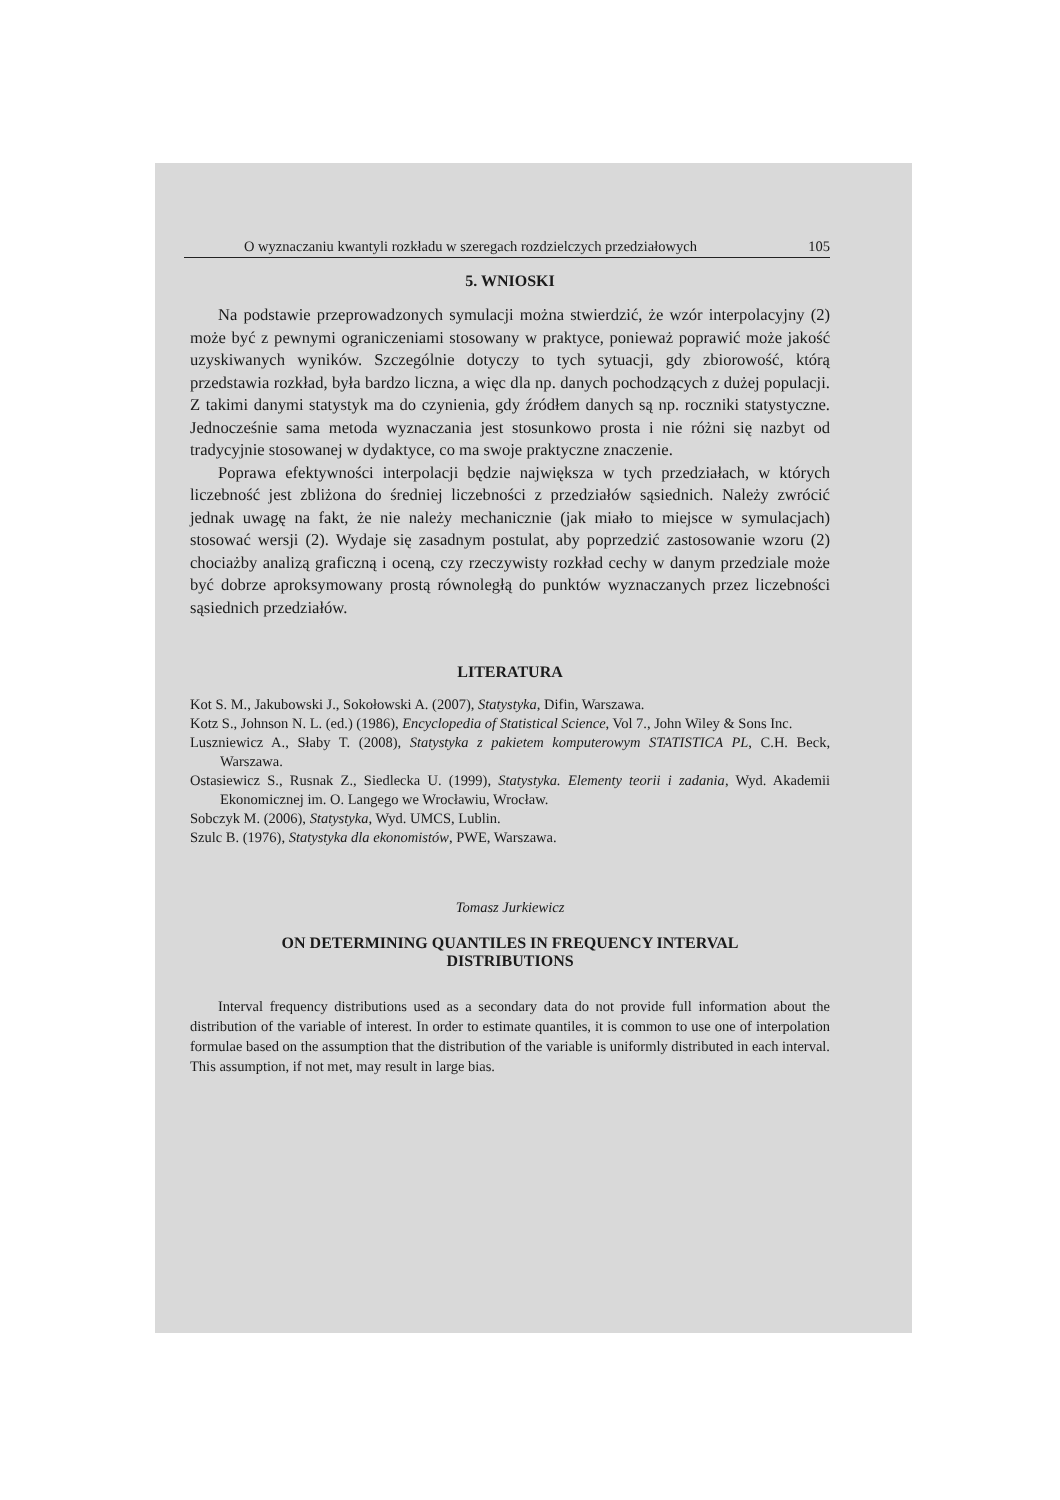O wyznaczaniu kwantyli rozkładu w szeregach rozdzielczych przedziałowych 105
5. WNIOSKI
Na podstawie przeprowadzonych symulacji można stwierdzić, że wzór interpolacyjny (2) może być z pewnymi ograniczeniami stosowany w praktyce, ponieważ poprawić może jakość uzyskiwanych wyników. Szczególnie dotyczy to tych sytuacji, gdy zbiorowość, którą przedstawia rozkład, była bardzo liczna, a więc dla np. danych pochodzących z dużej populacji. Z takimi danymi statystyk ma do czynienia, gdy źródłem danych są np. roczniki statystyczne. Jednocześnie sama metoda wyznaczania jest stosunkowo prosta i nie różni się nazbyt od tradycyjnie stosowanej w dydaktyce, co ma swoje praktyczne znaczenie.
Poprawa efektywności interpolacji będzie największa w tych przedziałach, w których liczebność jest zbliżona do średniej liczebności z przedziałów sąsiednich. Należy zwrócić jednak uwagę na fakt, że nie należy mechanicznie (jak miało to miejsce w symulacjach) stosować wersji (2). Wydaje się zasadnym postulat, aby poprzedzić zastosowanie wzoru (2) chociażby analizą graficzną i oceną, czy rzeczywisty rozkład cechy w danym przedziale może być dobrze aproksymowany prostą równoległą do punktów wyznaczanych przez liczebności sąsiednich przedziałów.
LITERATURA
Kot S. M., Jakubowski J., Sokołowski A. (2007), Statystyka, Difin, Warszawa.
Kotz S., Johnson N. L. (ed.) (1986), Encyclopedia of Statistical Science, Vol 7., John Wiley & Sons Inc.
Luszniewicz A., Słaby T. (2008), Statystyka z pakietem komputerowym STATISTICA PL, C.H. Beck, Warszawa.
Ostasiewicz S., Rusnak Z., Siedlecka U. (1999), Statystyka. Elementy teorii i zadania, Wyd. Akademii Ekonomicznej im. O. Langego we Wrocławiu, Wrocław.
Sobczyk M. (2006), Statystyka, Wyd. UMCS, Lublin.
Szulc B. (1976), Statystyka dla ekonomistów, PWE, Warszawa.
Tomasz Jurkiewicz
ON DETERMINING QUANTILES IN FREQUENCY INTERVAL
DISTRIBUTIONS
Interval frequency distributions used as a secondary data do not provide full information about the distribution of the variable of interest. In order to estimate quantiles, it is common to use one of interpolation formulae based on the assumption that the distribution of the variable is uniformly distributed in each interval. This assumption, if not met, may result in large bias.